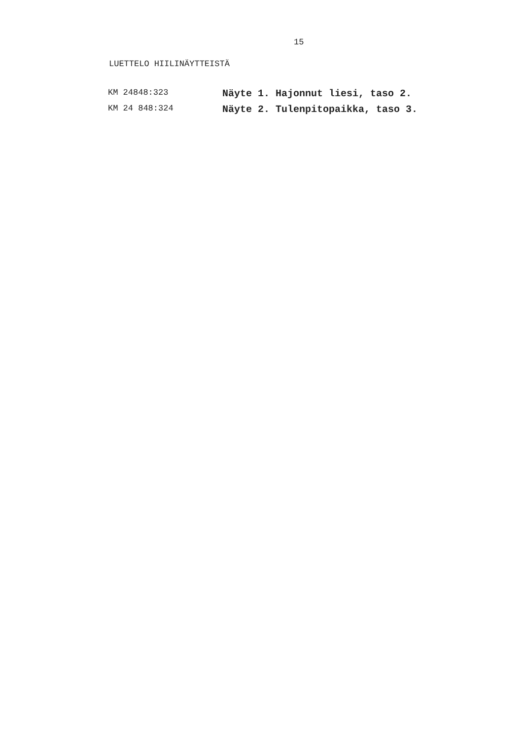15
LUETTELO HIILINÄYTTEISTÄ
| KM 24848:323 | Näyte 1. Hajonnut liesi, taso 2. |
| KM 24 848:324 | Näyte 2. Tulenpitopaikka, taso 3. |